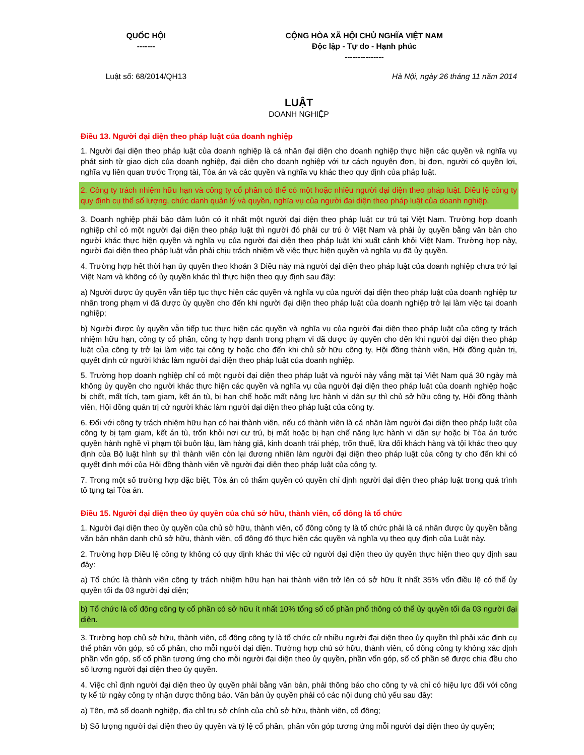| QUỐC HỘI ------- | CỘNG HÒA XÃ HỘI CHỦ NGHĨA VIỆT NAM Độc lập - Tự do - Hạnh phúc --------------- |
| Luật số: 68/2014/QH13 | Hà Nội, ngày 26 tháng 11 năm 2014 |
LUẬT
DOANH NGHIỆP
Điều 13. Người đại diện theo pháp luật của doanh nghiệp
1. Người đại diện theo pháp luật của doanh nghiệp là cá nhân đại diện cho doanh nghiệp thực hiện các quyền và nghĩa vụ phát sinh từ giao dịch của doanh nghiệp, đại diện cho doanh nghiệp với tư cách nguyên đơn, bị đơn, người có quyền lợi, nghĩa vụ liên quan trước Trọng tài, Tòa án và các quyền và nghĩa vụ khác theo quy định của pháp luật.
2. Công ty trách nhiệm hữu hạn và công ty cổ phần có thể có một hoặc nhiều người đại diện theo pháp luật. Điều lệ công ty quy định cụ thể số lượng, chức danh quản lý và quyền, nghĩa vụ của người đại diện theo pháp luật của doanh nghiệp.
3. Doanh nghiệp phải bảo đảm luôn có ít nhất một người đại diện theo pháp luật cư trú tại Việt Nam. Trường hợp doanh nghiệp chỉ có một người đại diện theo pháp luật thì người đó phải cư trú ở Việt Nam và phải ủy quyền bằng văn bản cho người khác thực hiện quyền và nghĩa vụ của người đại diện theo pháp luật khi xuất cảnh khỏi Việt Nam. Trường hợp này, người đại diện theo pháp luật vẫn phải chịu trách nhiệm về việc thực hiện quyền và nghĩa vụ đã ủy quyền.
4. Trường hợp hết thời hạn ủy quyền theo khoản 3 Điều này mà người đại diện theo pháp luật của doanh nghiệp chưa trở lại Việt Nam và không có ủy quyền khác thì thực hiện theo quy định sau đây:
a) Người được ủy quyền vẫn tiếp tục thực hiện các quyền và nghĩa vụ của người đại diện theo pháp luật của doanh nghiệp tư nhân trong phạm vi đã được ủy quyền cho đến khi người đại diện theo pháp luật của doanh nghiệp trở lại làm việc tại doanh nghiệp;
b) Người được ủy quyền vẫn tiếp tục thực hiện các quyền và nghĩa vụ của người đại diện theo pháp luật của công ty trách nhiệm hữu hạn, công ty cổ phần, công ty hợp danh trong phạm vi đã được ủy quyền cho đến khi người đại diện theo pháp luật của công ty trở lại làm việc tại công ty hoặc cho đến khi chủ sở hữu công ty, Hội đồng thành viên, Hội đồng quản trị, quyết định cử người khác làm người đại diện theo pháp luật của doanh nghiệp.
5. Trường hợp doanh nghiệp chỉ có một người đại diện theo pháp luật và người này vắng mặt tại Việt Nam quá 30 ngày mà không ủy quyền cho người khác thực hiện các quyền và nghĩa vụ của người đại diện theo pháp luật của doanh nghiệp hoặc bị chết, mất tích, tạm giam, kết án tù, bị hạn chế hoặc mất năng lực hành vi dân sự thì chủ sở hữu công ty, Hội đồng thành viên, Hội đồng quản trị cử người khác làm người đại diện theo pháp luật của công ty.
6. Đối với công ty trách nhiệm hữu hạn có hai thành viên, nếu có thành viên là cá nhân làm người đại diện theo pháp luật của công ty bị tạm giam, kết án tù, trốn khỏi nơi cư trú, bị mất hoặc bị hạn chế năng lực hành vi dân sự hoặc bị Tòa án tước quyền hành nghề vì phạm tội buôn lậu, làm hàng giả, kinh doanh trái phép, trốn thuế, lừa dối khách hàng và tội khác theo quy định của Bộ luật hình sự thì thành viên còn lại đương nhiên làm người đại diện theo pháp luật của công ty cho đến khi có quyết định mới của Hội đồng thành viên về người đại diện theo pháp luật của công ty.
7. Trong một số trường hợp đặc biệt, Tòa án có thẩm quyền có quyền chỉ định người đại diện theo pháp luật trong quá trình tố tụng tại Tòa án.
Điều 15. Người đại diện theo ủy quyền của chủ sở hữu, thành viên, cổ đông là tổ chức
1. Người đại diện theo ủy quyền của chủ sở hữu, thành viên, cổ đông công ty là tổ chức phải là cá nhân được ủy quyền bằng văn bản nhân danh chủ sở hữu, thành viên, cổ đông đó thực hiện các quyền và nghĩa vụ theo quy định của Luật này.
2. Trường hợp Điều lệ công ty không có quy định khác thì việc cử người đại diện theo ủy quyền thực hiện theo quy định sau đây:
a) Tổ chức là thành viên công ty trách nhiệm hữu hạn hai thành viên trở lên có sở hữu ít nhất 35% vốn điều lệ có thể ủy quyền tối đa 03 người đại diện;
b) Tổ chức là cổ đông công ty cổ phần có sở hữu ít nhất 10% tổng số cổ phần phổ thông có thể ủy quyền tối đa 03 người đại diện.
3. Trường hợp chủ sở hữu, thành viên, cổ đông công ty là tổ chức cử nhiều người đại diện theo ủy quyền thì phải xác định cụ thể phần vốn góp, số cổ phần, cho mỗi người đại diện. Trường hợp chủ sở hữu, thành viên, cổ đông công ty không xác định phần vốn góp, số cổ phần tương ứng cho mỗi người đại diện theo ủy quyền, phần vốn góp, số cổ phần sẽ được chia đều cho số lượng người đại diện theo ủy quyền.
4. Việc chỉ định người đại diện theo ủy quyền phải bằng văn bản, phải thông báo cho công ty và chỉ có hiệu lực đối với công ty kể từ ngày công ty nhận được thông báo. Văn bản ủy quyền phải có các nội dung chủ yếu sau đây:
a) Tên, mã số doanh nghiệp, địa chỉ trụ sở chính của chủ sở hữu, thành viên, cổ đông;
b) Số lượng người đại diện theo ủy quyền và tỷ lệ cổ phần, phần vốn góp tương ứng mỗi người đại diện theo ủy quyền;